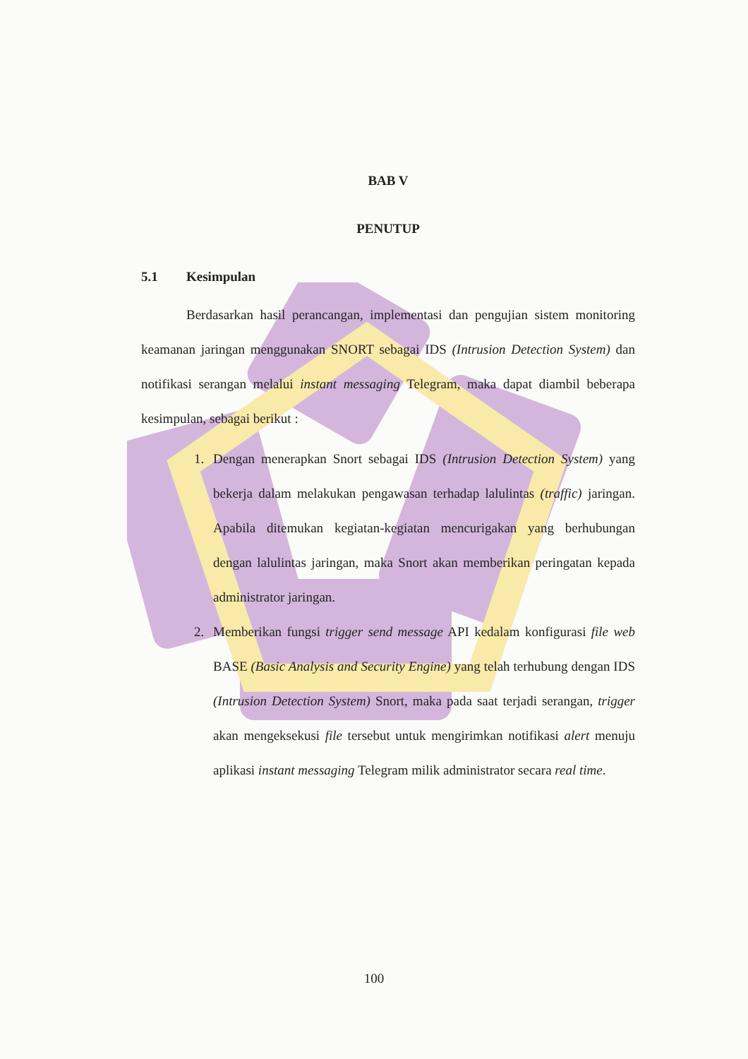BAB V
PENUTUP
5.1 Kesimpulan
Berdasarkan hasil perancangan, implementasi dan pengujian sistem monitoring keamanan jaringan menggunakan SNORT sebagai IDS (Intrusion Detection System) dan notifikasi serangan melalui instant messaging Telegram, maka dapat diambil beberapa kesimpulan, sebagai berikut :
1. Dengan menerapkan Snort sebagai IDS (Intrusion Detection System) yang bekerja dalam melakukan pengawasan terhadap lalulintas (traffic) jaringan. Apabila ditemukan kegiatan-kegiatan mencurigakan yang berhubungan dengan lalulintas jaringan, maka Snort akan memberikan peringatan kepada administrator jaringan.
2. Memberikan fungsi trigger send message API kedalam konfigurasi file web BASE (Basic Analysis and Security Engine) yang telah terhubung dengan IDS (Intrusion Detection System) Snort, maka pada saat terjadi serangan, trigger akan mengeksekusi file tersebut untuk mengirimkan notifikasi alert menuju aplikasi instant messaging Telegram milik administrator secara real time.
100